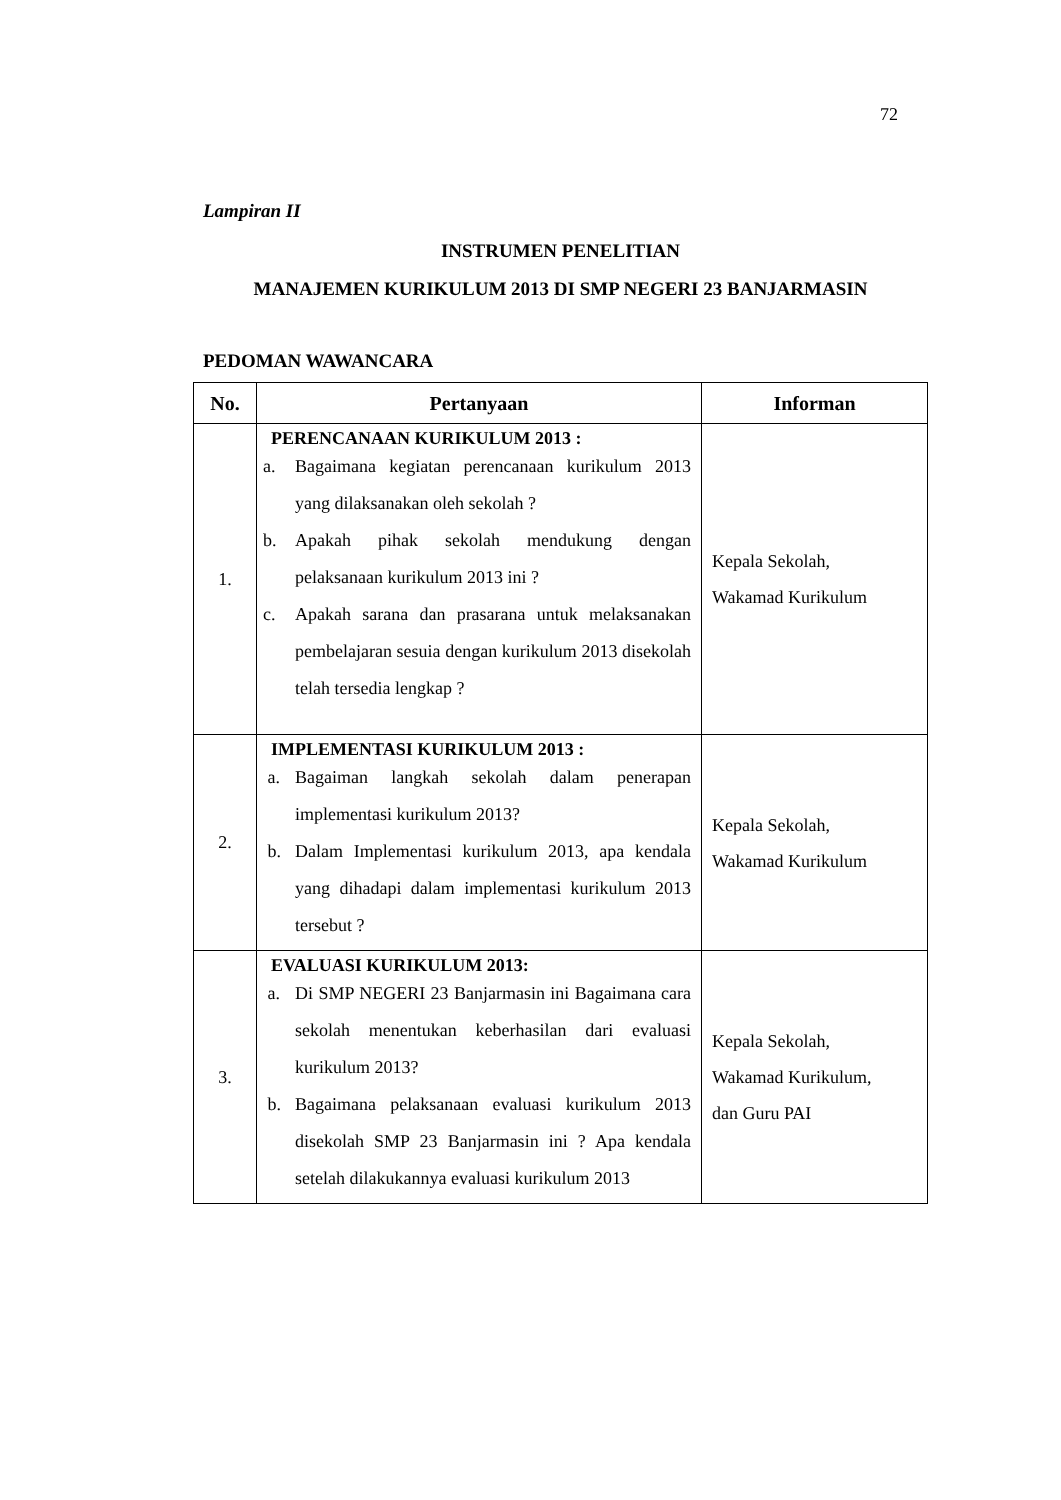72
Lampiran II
INSTRUMEN PENELITIAN
MANAJEMEN KURIKULUM 2013 DI SMP NEGERI 23 BANJARMASIN
PEDOMAN WAWANCARA
| No. | Pertanyaan | Informan |
| --- | --- | --- |
| 1. | PERENCANAAN KURIKULUM 2013 : a. Bagaimana kegiatan perencanaan kurikulum 2013 yang dilaksanakan oleh sekolah ? b. Apakah pihak sekolah mendukung dengan pelaksanaan kurikulum 2013 ini ? c. Apakah sarana dan prasarana untuk melaksanakan pembelajaran sesuia dengan kurikulum 2013 disekolah telah tersedia lengkap ? | Kepala Sekolah, Wakamad Kurikulum |
| 2. | IMPLEMENTASI KURIKULUM 2013 : a. Bagaiman langkah sekolah dalam penerapan implementasi kurikulum 2013? b. Dalam Implementasi kurikulum 2013, apa kendala yang dihadapi dalam implementasi kurikulum 2013 tersebut ? | Kepala Sekolah, Wakamad Kurikulum |
| 3. | EVALUASI KURIKULUM 2013: a. Di SMP NEGERI 23 Banjarmasin ini Bagaimana cara sekolah menentukan keberhasilan dari evaluasi kurikulum 2013? b. Bagaimana pelaksanaan evaluasi kurikulum 2013 disekolah SMP 23 Banjarmasin ini ? Apa kendala setelah dilakukannya evaluasi kurikulum 2013 | Kepala Sekolah, Wakamad Kurikulum, dan Guru PAI |